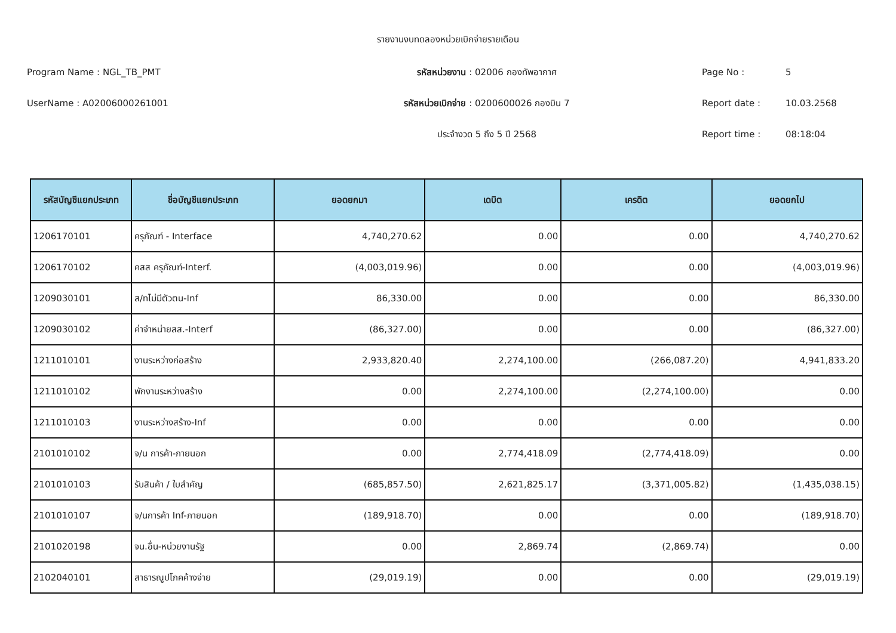รายงานงบทดลองหน่วยเบิกจ่ายรายเดือน
Program Name : NGL_TB_PMT รหัสหน่วยงาน : 02006 กองทัพอากาศ Page No : 5
UserName : A02006000261001 รหัสหน่วยเบิกจ่าย : 0200600026 กองบิน 7 Report date : 10.03.2568
ประจำงวด 5 ถึง 5 ปี 2568 Report time : 08:18:04
| รหัสบัญชีแยกประเภท | ชื่อบัญชีแยกประเภท | ยอดยกมา | เดบิต | เครดิต | ยอดยกไป |
| --- | --- | --- | --- | --- | --- |
| 1206170101 | ครุภัณฑ์ - Interface | 4,740,270.62 | 0.00 | 0.00 | 4,740,270.62 |
| 1206170102 | คสส ครุภัณฑ์-Interf. | (4,003,019.96) | 0.00 | 0.00 | (4,003,019.96) |
| 1209030101 | ส/ทไม่มีตัวตน-Inf | 86,330.00 | 0.00 | 0.00 | 86,330.00 |
| 1209030102 | ค่าจำหน่ายสส.-Interf | (86,327.00) | 0.00 | 0.00 | (86,327.00) |
| 1211010101 | งานระหว่างก่อสร้าง | 2,933,820.40 | 2,274,100.00 | (266,087.20) | 4,941,833.20 |
| 1211010102 | พักงานระหว่างสร้าง | 0.00 | 2,274,100.00 | (2,274,100.00) | 0.00 |
| 1211010103 | งานระหว่างสร้าง-Inf | 0.00 | 0.00 | 0.00 | 0.00 |
| 2101010102 | จ/น การค้า-ภายนอก | 0.00 | 2,774,418.09 | (2,774,418.09) | 0.00 |
| 2101010103 | รับสินค้า / ใบสำคัญ | (685,857.50) | 2,621,825.17 | (3,371,005.82) | (1,435,038.15) |
| 2101010107 | จ/นการค้า Inf-ภายนอก | (189,918.70) | 0.00 | 0.00 | (189,918.70) |
| 2101020198 | จน.อื่น-หน่วยงานรัฐ | 0.00 | 2,869.74 | (2,869.74) | 0.00 |
| 2102040101 | สาธารณูปโภคค้างจ่าย | (29,019.19) | 0.00 | 0.00 | (29,019.19) |